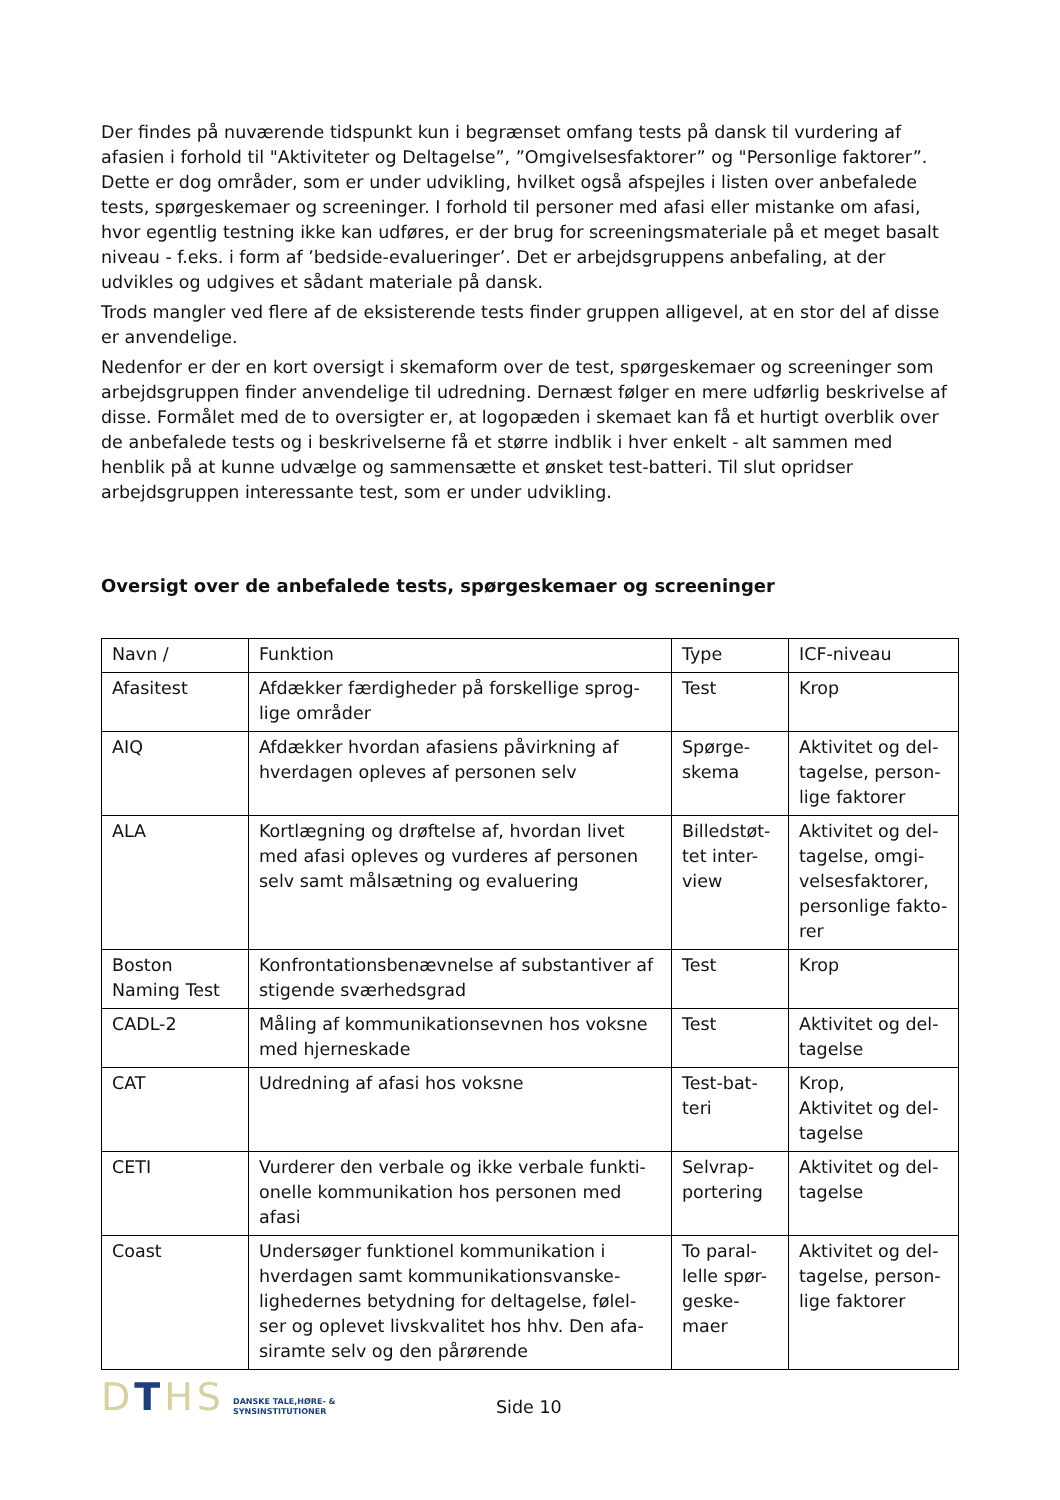Der findes på nuværende tidspunkt kun i begrænset omfang tests på dansk til vurdering af afasien i forhold til "Aktiviteter og Deltagelse”, ”Omgivelsesfaktorer” og "Personlige faktorer”. Dette er dog områder, som er under udvikling, hvilket også afspejles i listen over anbefalede tests, spørgeskemaer og screeninger. I forhold til personer med afasi eller mistanke om afasi, hvor egentlig testning ikke kan udføres, er der brug for screeningsmateriale på et meget basalt niveau - f.eks. i form af ’bedside-evalueringer’. Det er arbejdsgruppens anbefaling, at der udvikles og udgives et sådant materiale på dansk.
Trods mangler ved flere af de eksisterende tests finder gruppen alligevel, at en stor del af disse er anvendelige.
Nedenfor er der en kort oversigt i skemaform over de test, spørgeskemaer og screeninger som arbejdsgruppen finder anvendelige til udredning. Dernæst følger en mere udførlig beskrivelse af disse. Formålet med de to oversigter er, at logopæden i skemaet kan få et hurtigt overblik over de anbefalede tests og i beskrivelserne få et større indblik i hver enkelt - alt sammen med henblik på at kunne udvælge og sammensætte et ønsket test-batteri. Til slut opridser arbejdsgruppen interessante test, som er under udvikling.
Oversigt over de anbefalede tests, spørgeskemaer og screeninger
| Navn / | Funktion | Type | ICF-niveau |
| Afasitest | Afdækker færdigheder på forskellige sprog-lige områder | Test | Krop |
| AIQ | Afdækker hvordan afasiens påvirkning af hverdagen opleves af personen selv | Spørge-skema | Aktivitet og del-tagelse, person-lige faktorer |
| ALA | Kortlægning og drøftelse af, hvordan livet med afasi opleves og vurderes af personen selv samt målsætning og evaluering | Billedstøt-tet inter-view | Aktivitet og del-tagelse, omgi-velsesfaktorer, personlige fakto-rer |
| Boston Naming Test | Konfrontationsbenævnelse af substantiver af stigende sværhedsgrad | Test | Krop |
| CADL-2 | Måling af kommunikationsevnen hos voksne med hjerneskade | Test | Aktivitet og del-tagelse |
| CAT | Udredning af afasi hos voksne | Test-bat-teri | Krop, Aktivitet og del-tagelse |
| CETI | Vurderer den verbale og ikke verbale funkti-onelle kommunikation hos personen med afasi | Selvrap-portering | Aktivitet og del-tagelse |
| Coast | Undersøger funktionel kommunikation i hverdagen samt kommunikationsvanske-lighedernes betydning for deltagelse, følel-ser og oplevet livskvalitet hos hhv. Den afa-siramte selv og den pårørende | To paral-lelle spør-geske-maer | Aktivitet og del-tagelse, person-lige faktorer |
DTHS
DANSKE TALE,HØRE- &
SYNSINSTITUTIONER
Side 10